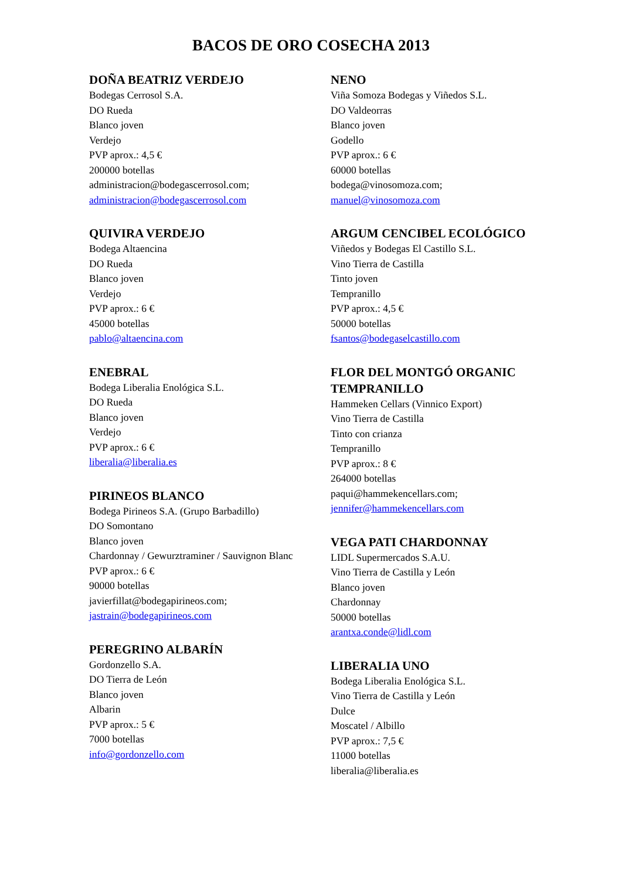BACOS DE ORO COSECHA 2013
DOÑA BEATRIZ VERDEJO
Bodegas Cerrosol S.A.
DO Rueda
Blanco joven
Verdejo
PVP aprox.: 4,5 €
200000 botellas
administracion@bodegascerrosol.com;
administracion@bodegascerrosol.com
QUIVIRA VERDEJO
Bodega Altaencina
DO Rueda
Blanco joven
Verdejo
PVP aprox.: 6 €
45000 botellas
pablo@altaencina.com
ENEBRAL
Bodega Liberalia Enológica S.L.
DO Rueda
Blanco joven
Verdejo
PVP aprox.: 6 €
liberalia@liberalia.es
PIRINEOS BLANCO
Bodega Pirineos S.A. (Grupo Barbadillo)
DO Somontano
Blanco joven
Chardonnay / Gewurztraminer / Sauvignon Blanc
PVP aprox.: 6 €
90000 botellas
javierfillat@bodegapirineos.com;
jastrain@bodegapirineos.com
PEREGRINO ALBARÍN
Gordonzello S.A.
DO Tierra de León
Blanco joven
Albarin
PVP aprox.: 5 €
7000 botellas
info@gordonzello.com
NENO
Viña Somoza Bodegas y Viñedos S.L.
DO Valdeorras
Blanco joven
Godello
PVP aprox.: 6 €
60000 botellas
bodega@vinosomoza.com;
manuel@vinosomoza.com
ARGUM CENCIBEL ECOLÓGICO
Viñedos y Bodegas El Castillo S.L.
Vino Tierra de Castilla
Tinto joven
Tempranillo
PVP aprox.: 4,5 €
50000 botellas
fsantos@bodegaselcastillo.com
FLOR DEL MONTGÓ ORGANIC TEMPRANILLO
Hammeken Cellars (Vinnico Export)
Vino Tierra de Castilla
Tinto con crianza
Tempranillo
PVP aprox.: 8 €
264000 botellas
paqui@hammekencellars.com;
jennifer@hammekencellars.com
VEGA PATI CHARDONNAY
LIDL Supermercados S.A.U.
Vino Tierra de Castilla y León
Blanco joven
Chardonnay
50000 botellas
arantxa.conde@lidl.com
LIBERALIA UNO
Bodega Liberalia Enológica S.L.
Vino Tierra de Castilla y León
Dulce
Moscatel / Albillo
PVP aprox.: 7,5 €
11000 botellas
liberalia@liberalia.es